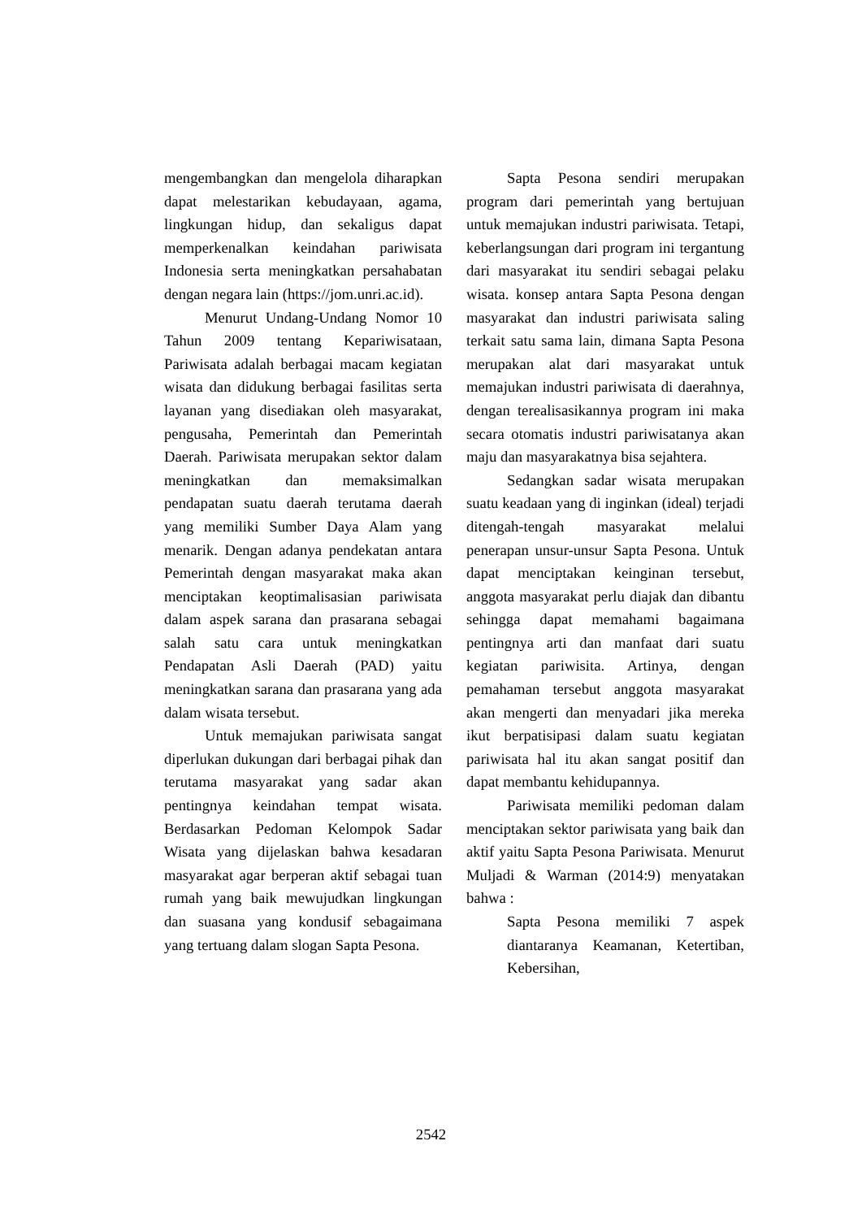mengembangkan dan mengelola diharapkan dapat melestarikan kebudayaan, agama, lingkungan hidup, dan sekaligus dapat memperkenalkan keindahan pariwisata Indonesia serta meningkatkan persahabatan dengan negara lain (https://jom.unri.ac.id).
Menurut Undang-Undang Nomor 10 Tahun 2009 tentang Kepariwisataan, Pariwisata adalah berbagai macam kegiatan wisata dan didukung berbagai fasilitas serta layanan yang disediakan oleh masyarakat, pengusaha, Pemerintah dan Pemerintah Daerah. Pariwisata merupakan sektor dalam meningkatkan dan memaksimalkan pendapatan suatu daerah terutama daerah yang memiliki Sumber Daya Alam yang menarik. Dengan adanya pendekatan antara Pemerintah dengan masyarakat maka akan menciptakan keoptimalisasian pariwisata dalam aspek sarana dan prasarana sebagai salah satu cara untuk meningkatkan Pendapatan Asli Daerah (PAD) yaitu meningkatkan sarana dan prasarana yang ada dalam wisata tersebut.
Untuk memajukan pariwisata sangat diperlukan dukungan dari berbagai pihak dan terutama masyarakat yang sadar akan pentingnya keindahan tempat wisata. Berdasarkan Pedoman Kelompok Sadar Wisata yang dijelaskan bahwa kesadaran masyarakat agar berperan aktif sebagai tuan rumah yang baik mewujudkan lingkungan dan suasana yang kondusif sebagaimana yang tertuang dalam slogan Sapta Pesona.
Sapta Pesona sendiri merupakan program dari pemerintah yang bertujuan untuk memajukan industri pariwisata. Tetapi, keberlangsungan dari program ini tergantung dari masyarakat itu sendiri sebagai pelaku wisata. konsep antara Sapta Pesona dengan masyarakat dan industri pariwisata saling terkait satu sama lain, dimana Sapta Pesona merupakan alat dari masyarakat untuk memajukan industri pariwisata di daerahnya, dengan terealisasikannya program ini maka secara otomatis industri pariwisatanya akan maju dan masyarakatnya bisa sejahtera.
Sedangkan sadar wisata merupakan suatu keadaan yang di inginkan (ideal) terjadi ditengah-tengah masyarakat melalui penerapan unsur-unsur Sapta Pesona. Untuk dapat menciptakan keinginan tersebut, anggota masyarakat perlu diajak dan dibantu sehingga dapat memahami bagaimana pentingnya arti dan manfaat dari suatu kegiatan pariwisita. Artinya, dengan pemahaman tersebut anggota masyarakat akan mengerti dan menyadari jika mereka ikut berpatisipasi dalam suatu kegiatan pariwisata hal itu akan sangat positif dan dapat membantu kehidupannya.
Pariwisata memiliki pedoman dalam menciptakan sektor pariwisata yang baik dan aktif yaitu Sapta Pesona Pariwisata. Menurut Muljadi & Warman (2014:9) menyatakan bahwa :
Sapta Pesona memiliki 7 aspek diantaranya Keamanan, Ketertiban, Kebersihan,
2542